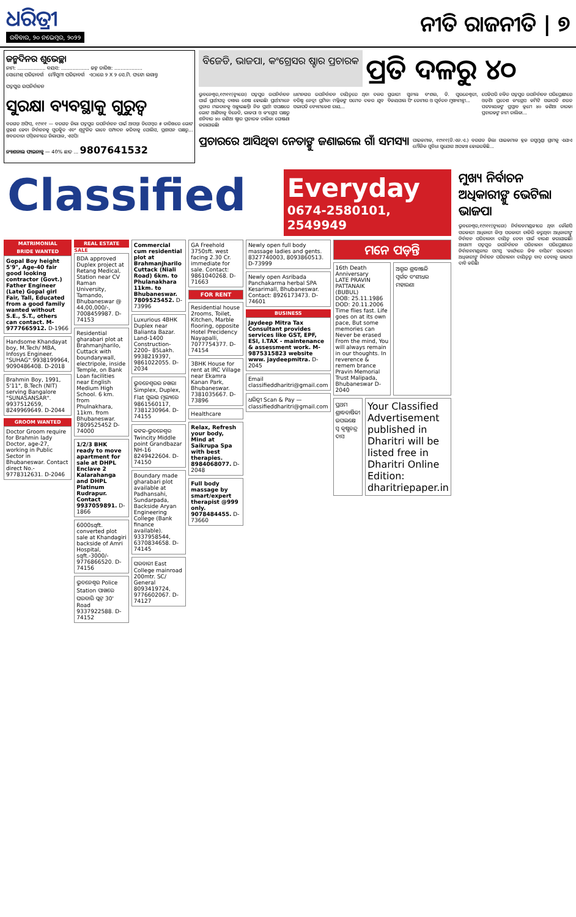ଧରିତ୍ରୀ
ରବିବାର, ୨୦ ନଭେମ୍ବର, ୨୦୨୨
ନୀତି ରାଜନୀତି | ୭
ଜନ୍ମଦିନର ଶୁଭେଚ୍ଛା
ନାମ: .................. ବୟସ: .................. ଜନ୍ମ ତାରିଖ: ..................
ସୋମେଶ୍ ପରିଡ଼ାବର୍ଗ ମୌସୁମୀ ପରିଡ଼ାବର୍ଗ ଏଠାରେ ୨ X ୨ ସେ.ମି. ଫଟୋ ଲଗାନ୍ତୁ
ପଦ୍ମପୁର ଉପନିର୍ବାଚନ
ସୁରକ୍ଷା ବ୍ୟବସ୍ଥାକୁ ଗୁରୁତ୍ୱ
ବରଗଡ଼ ଅଫିସ୍, ୧୯।୧୧ — ବରଗଡ଼ ଜିଲା ପଦ୍ମପୁର ଉପନିର୍ବାଚନ ପାଇଁ ଆସନ୍ତା ଡିସେମ୍ବର ୫ ତାରିଖରେ ଭୋଟ ଗ୍ରହଣ ହେବ। ନିର୍ବାଚନକୁ ସୁରକ୍ଷିତ ଏବଂ ଶୃଙ୍ଖଳିତ ଭାବେ ସମ୍ପାଦନ କରିବାକୁ ପୋଲିସ, ପ୍ରଶାସନ ପକ୍ଷରୁ... ଖବରଦାତା ସମ୍ମିଳନୀରେ ଜିଲାପାଳ, ଏସପି।
ନ୍ୟାଶନାଲ ଫାଇନାନ୍ସ — 40% ଛାଡ଼ ... 9807641532
ବିଜେଡି, ଭାଜପା, କଂଗ୍ରେସର ଷ୍ଟାର ପ୍ରଚାରକ
ପ୍ରତି ଦଳରୁ ୪୦
ଭୁବନେଶ୍ୱର,୧୯।୧୧(ବ୍ୟୁରୋ) ପଦ୍ମପୁର ଉପନିର୍ବାଚନ ପାଇଁ ପ୍ରାର୍ଥୀପତ୍ର ଦାଖଲ ଶେଷ ହୋଇଛି। ପ୍ରାର୍ଥୀମାନେ ପ୍ରଚାର ମଇଦାନକୁ ଓହ୍ଲାଇଛନ୍ତି। ନିଜ ପ୍ରାର୍ଥୀ ସପକ୍ଷରେ ଭୋଟ ଆଣିବାକୁ ବିଜେଡି, ଭାଜପା ଓ କଂଗ୍ରେସ ପକ୍ଷରୁ ଶନିବାର ୪୦ ଜଣିଆ ଷ୍ଟାର ପ୍ରଚାରକ ତାଲିକା ଘୋଷଣା କରାଯାଇଛି।
ଧାମନଗର ଉପନିର୍ବାଚନ ଦାୟିତ୍ୱରେ ଥିବା ଦଳର ବରିଷ୍ଠ ନେତ୍ରୀ ପ୍ରମିଳା ମଲ୍ଲିକଙ୍କ ସମେତ ଦଳର ଯୁବ ସଭାପତି ବ୍ୟୋମକେଶ ରାୟ...
ପ୍ରଭାରୀ ସୁନୀଲ ବଂଶଲ, ଡି. ପୁରନ୍ଦେଶ୍ୱରୀ, ବିଜୟପାଲ ସିଂ ତୋମାର ଓ ପୂର୍ବତନ ମୁଖ୍ୟମନ୍ତ୍ରୀ...
ସେହିପରି ଚଳିତ ପଦ୍ମପୁର ଉପନିର୍ବାଚନ ପରିପ୍ରେକ୍ଷୀରେ ଓଡ଼ିଶା ପ୍ରଦେଶ କଂଗ୍ରେସ କମିଟି ସଭାପତି ଶରତ ପଟ୍ଟନାୟକଙ୍କ ପ୍ରସ୍ତାବ କ୍ରମେ ୪୦ ଜଣିଆ ତାରକା ପ୍ରଚାରକଙ୍କ ନାମ ତାଲିକା...
ପ୍ରଚାରରେ ଆସିଥିବା ନେତାଙ୍କୁ ଜଣାଇଲେ ଗାଁ ସମସ୍ୟା
ପାଇକମାଳ, ୧୯।୧୧(ଡି.ଏନ.ଏ.) ବରଗଡ ଜିଲା ପାଇକମାଳ ବ୍ଲକ ରସୁମୁଣ୍ଡା ଗ୍ରାମକୁ ଏଯାଏ ମୌଳିକ ସୁବିଧା ସୁଯୋଗ ଅପହଞ୍ଚ ହୋଇରହିଛି...
Classified
Everyday
0674-2580101, 2549949
MATRIMONIAL
BRIDE WANTED
Gopal Boy height 5'9", Age-40 fair good looking contractor (Govt.) Father Engineer (Late) Gopal girl Fair, Tall, Educated from a good family wanted without S.E., S.T., others can contact. M- 9777665912. D-1966
Handsome Khandayat boy, M.Tech/ MBA, Infosys Engineer. "SUHAG".9938199964, 9090486408. D-2018
Brahmin Boy, 1991, 5'11", B.Tech (NIT) serving Bangalore "SUNASANSAR". 9937512659, 8249969649. D-2044
GROOM WANTED
Doctor Groom require for Brahmin lady Doctor, age-27, working in Public Sector in Bhubaneswar. Contact direct No.- 9778312631. D-2046
REAL ESTATE
SALE
BDA approved Duplex project at Retang Medical, Station near CV Raman University, Tamando, Bhubaneswar @ 44,00,000/-, 7008459987. D-74153
Residential gharabari plot at Brahmanjharilo, Cuttack with boundarywall, electripole, inside Temple, on Bank Loan facilities near English Medium High School. 6 km. from Phulnakhara, 11km. from Bhubaneswar. 7809525452 D-74000
1/2/3 BHK ready to move apartment for sale at DHPL Enclave 2 Kalarahanga and DHPL Platinum Rudrapur. Contact 9937059891. D-1866
6000sqft. converted plot sale at Khandagiri backside of Amri Hospital, sqft.-3000/- 9776866520. D-74156
ଭୁବନେଶ୍ୱର Police Station ପାଖରେ ଘରବାରି ପ୍ଲଟ୍ 30' Road 9337922588. D-74152
Commercial cum residential plot at Brahmanjharilo Cuttack (Niali Road) 6km. to Phulanakhara 11km. to Bhubaneswar. 7809525452. D-73996
Luxurious 4BHK Duplex near Balianta Bazar. Land-1400 Construction- 2200– 85Lakh. 9938219397, 9861022055. D-2034
ଭୁବନେଶ୍ୱରର ନଖରା Simplex, Duplex, Flat ସୁଲଭ ମୂଲ୍ୟରେ 9861560117, 7381230964. D-74155
କଟକ-ଭୁବନେଶ୍ୱର Twincity Middle point Grandbazar NH-16 8249422604. D-74150
Boundary made gharabari plot available at Padhansahi, Sundarpada, Backside Aryan Engineering College (Bank finance available). 9337958544, 6370834658. D-74145
ଘରବାରୀ East College mainroad 200mtr. SC/ General 8093419724, 9776602067. D-74127
GA Freehold 3750sft. west facing 2.30 Cr. immediate for sale. Contact: 9861040268. D-71663
FOR RENT
Residential house 2rooms, Toilet, Kitchen, Marble flooring, opposite Hotel Precidency Nayapalli, 7077754377. D-74154
3BHK House for rent at IRC Village near Ekamra Kanan Park, Bhubaneswar. 7381035667. D-73896
Healthcare
Relax, Refresh your body, Mind at Saikrupa Spa with best therapies. 8984068077. D-2048
Full body massage by smart/expert therapist @999 only. 9078484455. D-73660
Newly open full body massage ladies and gents. 8327740003, 8093860513. D-73999
Newly open Asribada Panchakarma herbal SPA Kesarimall, Bhubaneswar. Contact: 8926173473. D-74601
BUSINESS
Jaydeep Mitra Tax Consultant provides services like GST, EPF, ESI, I.TAX - maintenance & assessment work. M- 9875315823 website www. jaydeepmitra. D-2045
Email classifieddharitri@gmail.com
ଧରିତ୍ରୀ Scan & Pay — classifieddharitri@gmail.com
ମନେ ପଡ଼ନ୍ତି
16th Death Anniversary
LATE PRAVIN PATTANAIK (BUBUL)
DOB: 25.11.1986 DOD: 20.11.2006
Time flies fast. Life goes on at its own pace, But some memories can Never be erased From the mind, You will always remain in our thoughts. In reverence & remem brance Pravin Memorial Trust Malipada, Bhubaneswar D-2040
ଅଶ୍ରୁଳ ଶ୍ରଦ୍ଧାଞ୍ଜଳି
ସ୍ୱର୍ଗତ ବଂଶୀଧର ମହାରଣା
ପ୍ରଥମ ଶ୍ରାଦ୍ଧବାର୍ଷିକୀ ଉପଲକ୍ଷେ
ସ୍ୱ କୃଷ୍ଣଚନ୍ଦ୍ର ଦାସ
Your Classified Advertisement published in Dharitri will be listed free in Dharitri Online Edition: dharitriepaper.in
ମୁଖ୍ୟ ନିର୍ବାଚନ ଅଧିକାରୀଙ୍କୁ ଭେଟିଲା ଭାଜପା
ଭୁବନେଶ୍ୱର,୧୯।୧୧(ବ୍ୟୁରୋ) ନିର୍ବାଚନମଣ୍ଡଳୀରେ ଥିବା କୌଣସି ସରକାରୀ ଅଧିକାରୀ କିମ୍ବା ସରକାରୀ ଚାକିରି କରୁଥିବା ଅଧିକାରୀଙ୍କୁ ନିର୍ବାଚନ ପରିଚାଳନା ଦାୟିତ୍ୱ ଦେବା ପାଇଁ ବାରଣ କରାଯାଇଛି। ଆଗାମୀ ପଦ୍ମପୁର ଉପନିର୍ବାଚନ ପରିଚାଳନା ପରିପ୍ରେକ୍ଷୀରେ ନିର୍ବାଚନମଣ୍ଡଳୀର ସମସ୍ତ 'କାର୍ଯ୍ୟରେ ଜିଦ୍ଧ ବାସିନ୍ଦା' ସରକାରୀ ଅଧିକାରୀଙ୍କୁ ନିର୍ବାଚନ ପରିଚାଳନା ଦାୟିତ୍ୱରୁ ବାଦ୍ ଦେବାକୁ ଭାଜପା ଦାବି କରିଛି।